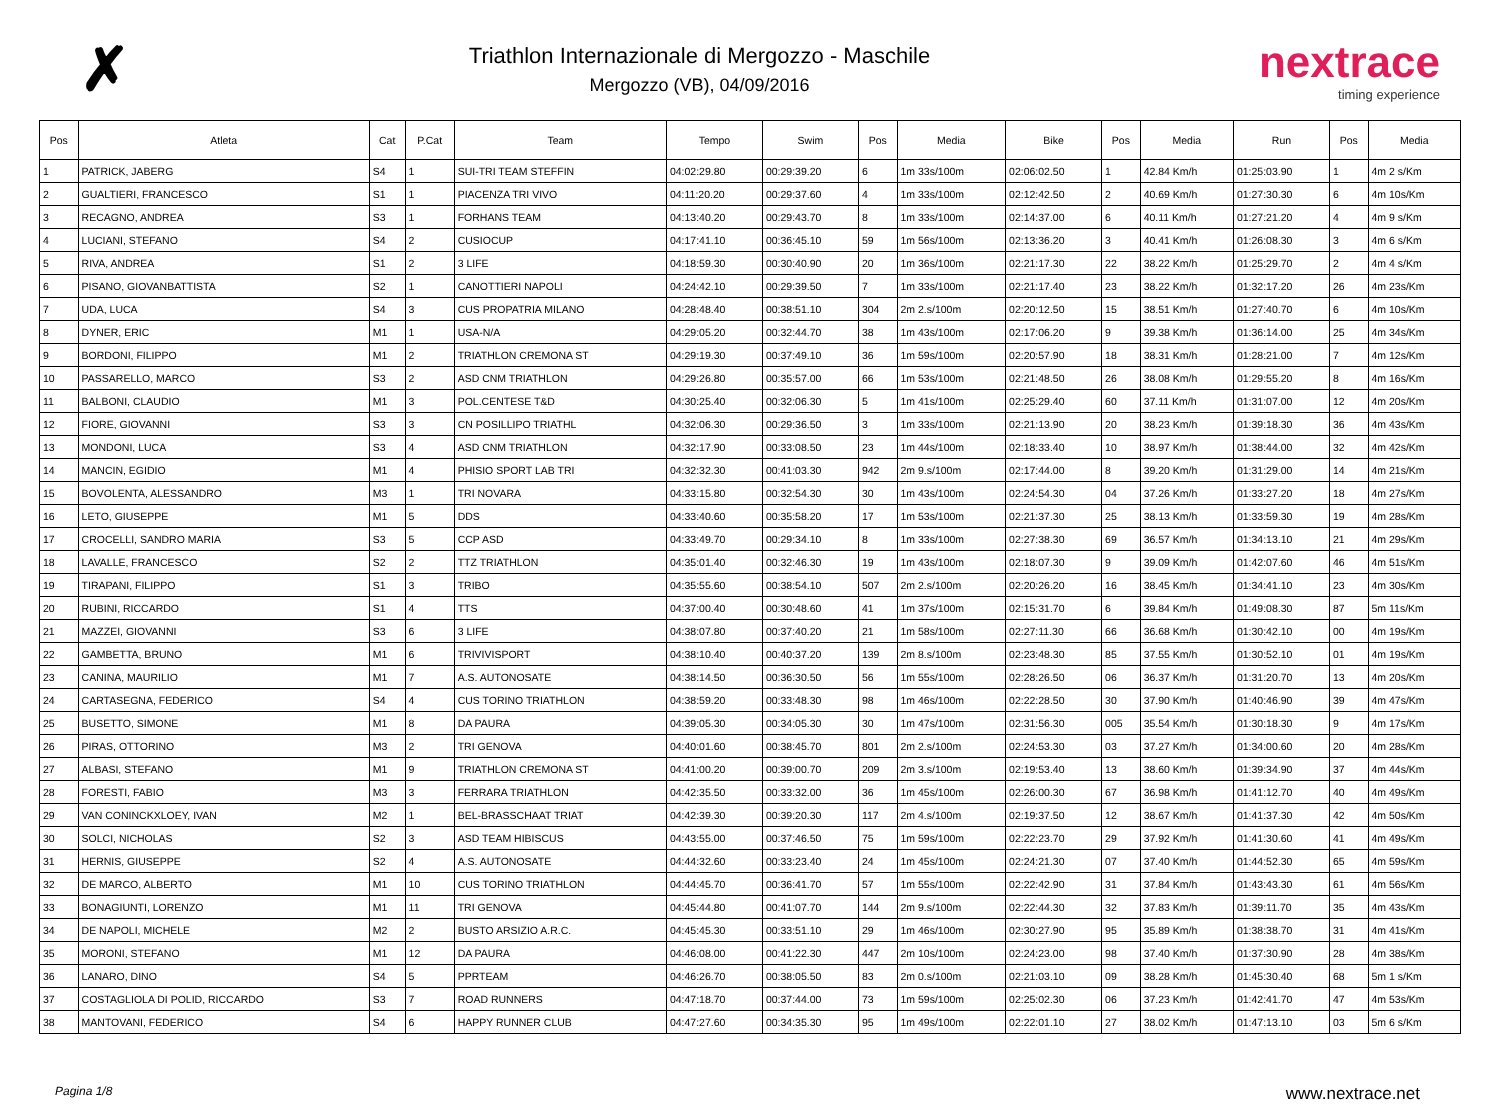✗
Triathlon Internazionale di Mergozzo - Maschile
Mergozzo (VB), 04/09/2016
nextrace
timing experience
| Pos | Atleta | Cat | P.Cat | Team | Tempo | Swim | Pos | Media | Bike | Pos | Media | Run | Pos | Media |
| --- | --- | --- | --- | --- | --- | --- | --- | --- | --- | --- | --- | --- | --- | --- |
| 1 | PATRICK, JABERG | S4 | 1 | SUI-TRI TEAM STEFFIN | 04:02:29.80 | 00:29:39.20 | 6 | 1m 33s/100m | 02:06:02.50 | 1 | 42.84 Km/h | 01:25:03.90 | 1 | 4m 2 s/Km |
| 2 | GUALTIERI, FRANCESCO | S1 | 1 | PIACENZA TRI VIVO | 04:11:20.20 | 00:29:37.60 | 4 | 1m 33s/100m | 02:12:42.50 | 2 | 40.69 Km/h | 01:27:30.30 | 6 | 4m 10s/Km |
| 3 | RECAGNO, ANDREA | S3 | 1 | FORHANS TEAM | 04:13:40.20 | 00:29:43.70 | 8 | 1m 33s/100m | 02:14:37.00 | 6 | 40.11 Km/h | 01:27:21.20 | 4 | 4m 9 s/Km |
| 4 | LUCIANI, STEFANO | S4 | 2 | CUSIOCUP | 04:17:41.10 | 00:36:45.10 | 59 | 1m 56s/100m | 02:13:36.20 | 3 | 40.41 Km/h | 01:26:08.30 | 3 | 4m 6 s/Km |
| 5 | RIVA, ANDREA | S1 | 2 | 3 LIFE | 04:18:59.30 | 00:30:40.90 | 20 | 1m 36s/100m | 02:21:17.30 | 22 | 38.22 Km/h | 01:25:29.70 | 2 | 4m 4 s/Km |
| 6 | PISANO, GIOVANBATTISTA | S2 | 1 | CANOTTIERI NAPOLI | 04:24:42.10 | 00:29:39.50 | 7 | 1m 33s/100m | 02:21:17.40 | 23 | 38.22 Km/h | 01:32:17.20 | 26 | 4m 23s/Km |
| 7 | UDA, LUCA | S4 | 3 | CUS PROPATRIA MILANO | 04:28:48.40 | 00:38:51.10 | 304 | 2m 2.s/100m | 02:20:12.50 | 15 | 38.51 Km/h | 01:27:40.70 | 6 | 4m 10s/Km |
| 8 | DYNER, ERIC | M1 | 1 | USA-N/A | 04:29:05.20 | 00:32:44.70 | 38 | 1m 43s/100m | 02:17:06.20 | 9 | 39.38 Km/h | 01:36:14.00 | 25 | 4m 34s/Km |
| 9 | BORDONI, FILIPPO | M1 | 2 | TRIATHLON CREMONA ST | 04:29:19.30 | 00:37:49.10 | 36 | 1m 59s/100m | 02:20:57.90 | 18 | 38.31 Km/h | 01:28:21.00 | 7 | 4m 12s/Km |
| 10 | PASSARELLO, MARCO | S3 | 2 | ASD CNM TRIATHLON | 04:29:26.80 | 00:35:57.00 | 66 | 1m 53s/100m | 02:21:48.50 | 26 | 38.08 Km/h | 01:29:55.20 | 8 | 4m 16s/Km |
| 11 | BALBONI, CLAUDIO | M1 | 3 | POL.CENTESE T&D | 04:30:25.40 | 00:32:06.30 | 5 | 1m 41s/100m | 02:25:29.40 | 60 | 37.11 Km/h | 01:31:07.00 | 12 | 4m 20s/Km |
| 12 | FIORE, GIOVANNI | S3 | 3 | CN POSILLIPO TRIATHL | 04:32:06.30 | 00:29:36.50 | 3 | 1m 33s/100m | 02:21:13.90 | 20 | 38.23 Km/h | 01:39:18.30 | 36 | 4m 43s/Km |
| 13 | MONDONI, LUCA | S3 | 4 | ASD CNM TRIATHLON | 04:32:17.90 | 00:33:08.50 | 23 | 1m 44s/100m | 02:18:33.40 | 10 | 38.97 Km/h | 01:38:44.00 | 32 | 4m 42s/Km |
| 14 | MANCIN, EGIDIO | M1 | 4 | PHISIO SPORT LAB TRI | 04:32:32.30 | 00:41:03.30 | 942 | 2m 9.s/100m | 02:17:44.00 | 8 | 39.20 Km/h | 01:31:29.00 | 14 | 4m 21s/Km |
| 15 | BOVOLENTA, ALESSANDRO | M3 | 1 | TRI NOVARA | 04:33:15.80 | 00:32:54.30 | 30 | 1m 43s/100m | 02:24:54.30 | 04 | 37.26 Km/h | 01:33:27.20 | 18 | 4m 27s/Km |
| 16 | LETO, GIUSEPPE | M1 | 5 | DDS | 04:33:40.60 | 00:35:58.20 | 17 | 1m 53s/100m | 02:21:37.30 | 25 | 38.13 Km/h | 01:33:59.30 | 19 | 4m 28s/Km |
| 17 | CROCELLI, SANDRO MARIA | S3 | 5 | CCP ASD | 04:33:49.70 | 00:29:34.10 | 8 | 1m 33s/100m | 02:27:38.30 | 69 | 36.57 Km/h | 01:34:13.10 | 21 | 4m 29s/Km |
| 18 | LAVALLE, FRANCESCO | S2 | 2 | TTZ TRIATHLON | 04:35:01.40 | 00:32:46.30 | 19 | 1m 43s/100m | 02:18:07.30 | 9 | 39.09 Km/h | 01:42:07.60 | 46 | 4m 51s/Km |
| 19 | TIRAPANI, FILIPPO | S1 | 3 | TRIBO | 04:35:55.60 | 00:38:54.10 | 507 | 2m 2.s/100m | 02:20:26.20 | 16 | 38.45 Km/h | 01:34:41.10 | 23 | 4m 30s/Km |
| 20 | RUBINI, RICCARDO | S1 | 4 | TTS | 04:37:00.40 | 00:30:48.60 | 41 | 1m 37s/100m | 02:15:31.70 | 6 | 39.84 Km/h | 01:49:08.30 | 87 | 5m 11s/Km |
| 21 | MAZZEI, GIOVANNI | S3 | 6 | 3 LIFE | 04:38:07.80 | 00:37:40.20 | 21 | 1m 58s/100m | 02:27:11.30 | 66 | 36.68 Km/h | 01:30:42.10 | 00 | 4m 19s/Km |
| 22 | GAMBETTA, BRUNO | M1 | 6 | TRIVIVISPORT | 04:38:10.40 | 00:40:37.20 | 139 | 2m 8.s/100m | 02:23:48.30 | 85 | 37.55 Km/h | 01:30:52.10 | 01 | 4m 19s/Km |
| 23 | CANINA, MAURILIO | M1 | 7 | A.S. AUTONOSATE | 04:38:14.50 | 00:36:30.50 | 56 | 1m 55s/100m | 02:28:26.50 | 06 | 36.37 Km/h | 01:31:20.70 | 13 | 4m 20s/Km |
| 24 | CARTASEGNA, FEDERICO | S4 | 4 | CUS TORINO TRIATHLON | 04:38:59.20 | 00:33:48.30 | 98 | 1m 46s/100m | 02:22:28.50 | 30 | 37.90 Km/h | 01:40:46.90 | 39 | 4m 47s/Km |
| 25 | BUSETTO, SIMONE | M1 | 8 | DA PAURA | 04:39:05.30 | 00:34:05.30 | 30 | 1m 47s/100m | 02:31:56.30 | 005 | 35.54 Km/h | 01:30:18.30 | 9 | 4m 17s/Km |
| 26 | PIRAS, OTTORINO | M3 | 2 | TRI GENOVA | 04:40:01.60 | 00:38:45.70 | 801 | 2m 2.s/100m | 02:24:53.30 | 03 | 37.27 Km/h | 01:34:00.60 | 20 | 4m 28s/Km |
| 27 | ALBASI, STEFANO | M1 | 9 | TRIATHLON CREMONA ST | 04:41:00.20 | 00:39:00.70 | 209 | 2m 3.s/100m | 02:19:53.40 | 13 | 38.60 Km/h | 01:39:34.90 | 37 | 4m 44s/Km |
| 28 | FORESTI, FABIO | M3 | 3 | FERRARA TRIATHLON | 04:42:35.50 | 00:33:32.00 | 36 | 1m 45s/100m | 02:26:00.30 | 67 | 36.98 Km/h | 01:41:12.70 | 40 | 4m 49s/Km |
| 29 | VAN CONINCKXLOEY, IVAN | M2 | 1 | BEL-BRASSCHAAT TRIAT | 04:42:39.30 | 00:39:20.30 | 117 | 2m 4.s/100m | 02:19:37.50 | 12 | 38.67 Km/h | 01:41:37.30 | 42 | 4m 50s/Km |
| 30 | SOLCI, NICHOLAS | S2 | 3 | ASD TEAM HIBISCUS | 04:43:55.00 | 00:37:46.50 | 75 | 1m 59s/100m | 02:22:23.70 | 29 | 37.92 Km/h | 01:41:30.60 | 41 | 4m 49s/Km |
| 31 | HERNIS, GIUSEPPE | S2 | 4 | A.S. AUTONOSATE | 04:44:32.60 | 00:33:23.40 | 24 | 1m 45s/100m | 02:24:21.30 | 07 | 37.40 Km/h | 01:44:52.30 | 65 | 4m 59s/Km |
| 32 | DE MARCO, ALBERTO | M1 | 10 | CUS TORINO TRIATHLON | 04:44:45.70 | 00:36:41.70 | 57 | 1m 55s/100m | 02:22:42.90 | 31 | 37.84 Km/h | 01:43:43.30 | 61 | 4m 56s/Km |
| 33 | BONAGIUNTI, LORENZO | M1 | 11 | TRI GENOVA | 04:45:44.80 | 00:41:07.70 | 144 | 2m 9.s/100m | 02:22:44.30 | 32 | 37.83 Km/h | 01:39:11.70 | 35 | 4m 43s/Km |
| 34 | DE NAPOLI, MICHELE | M2 | 2 | BUSTO ARSIZIO A.R.C. | 04:45:45.30 | 00:33:51.10 | 29 | 1m 46s/100m | 02:30:27.90 | 95 | 35.89 Km/h | 01:38:38.70 | 31 | 4m 41s/Km |
| 35 | MORONI, STEFANO | M1 | 12 | DA PAURA | 04:46:08.00 | 00:41:22.30 | 447 | 2m 10s/100m | 02:24:23.00 | 98 | 37.40 Km/h | 01:37:30.90 | 28 | 4m 38s/Km |
| 36 | LANARO, DINO | S4 | 5 | PPRTEAM | 04:46:26.70 | 00:38:05.50 | 83 | 2m 0.s/100m | 02:21:03.10 | 09 | 38.28 Km/h | 01:45:30.40 | 68 | 5m 1 s/Km |
| 37 | COSTAGLIOLA DI POLID, RICCARDO | S3 | 7 | ROAD RUNNERS | 04:47:18.70 | 00:37:44.00 | 73 | 1m 59s/100m | 02:25:02.30 | 06 | 37.23 Km/h | 01:42:41.70 | 47 | 4m 53s/Km |
| 38 | MANTOVANI, FEDERICO | S4 | 6 | HAPPY RUNNER CLUB | 04:47:27.60 | 00:34:35.30 | 95 | 1m 49s/100m | 02:22:01.10 | 27 | 38.02 Km/h | 01:47:13.10 | 03 | 5m 6 s/Km |
Pagina 1/8 www.nextrace.net